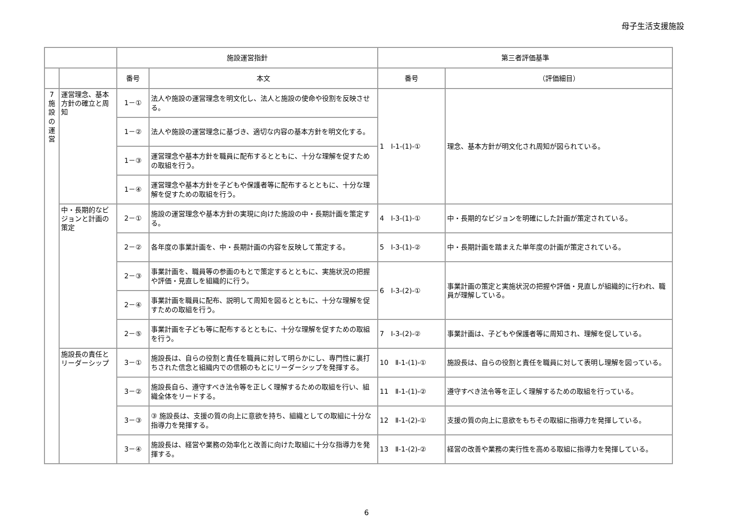母子生活支援施設
| | | 施設運営指針 | | 第三者評価基準 | |
| --- | --- | --- | --- | --- | --- |
| | | 番号 | 本文 | 番号 | （評価細目） |
| 7 施 設 の 運 営 | 運営理念、基本方針の確立と周知 | 1－① | 法人や施設の運営理念を明文化し、法人と施設の使命や役割を反映させる。 | 1 Ⅰ-1-(1)-① | 理念、基本方針が明文化され周知が図られている。 |
| | | 1－② | 法人や施設の運営理念に基づき、適切な内容の基本方針を明文化する。 | | |
| | | 1－③ | 運営理念や基本方針を職員に配布するとともに、十分な理解を促すための取組を行う。 | | |
| | | 1－④ | 運営理念や基本方針を子どもや保護者等に配布するとともに、十分な理解を促すための取組を行う。 | | |
| | 中・長期的なビジョンと計画の策定 | 2－① | 施設の運営理念や基本方針の実現に向けた施設の中・長期計画を策定する。 | 4 Ⅰ-3-(1)-① | 中・長期的なビジョンを明確にした計画が策定されている。 |
| | | 2－② | 各年度の事業計画を、中・長期計画の内容を反映して策定する。 | 5 Ⅰ-3-(1)-② | 中・長期計画を踏まえた単年度の計画が策定されている。 |
| | | 2－③ | 事業計画を、職員等の参画のもとで策定するとともに、実施状況の把握や評価・見直しを組織的に行う。 | 6 Ⅰ-3-(2)-① | 事業計画の策定と実施状況の把握や評価・見直しが組織的に行われ、職員が理解している。 |
| | | 2－④ | 事業計画を職員に配布、説明して周知を図るとともに、十分な理解を促すための取組を行う。 | | |
| | | 2－⑤ | 事業計画を子ども等に配布するとともに、十分な理解を促すための取組を行う。 | 7 Ⅰ-3-(2)-② | 事業計画は、子どもや保護者等に周知され、理解を促している。 |
| | 施設長の責任とリーダーシップ | 3－① | 施設長は、自らの役割と責任を職員に対して明らかにし、専門性に裏打ちされた信念と組織内での信頼のもとにリーダーシップを発揮する。 | 10 Ⅱ-1-(1)-① | 施設長は、自らの役割と責任を職員に対して表明し理解を図っている。 |
| | | 3－② | 施設長自ら、遵守すべき法令等を正しく理解するための取組を行い、組織全体をリードする。 | 11 Ⅱ-1-(1)-② | 遵守すべき法令等を正しく理解するための取組を行っている。 |
| | | 3－③ | ③ 施設長は、支援の質の向上に意欲を持ち、組織としての取組に十分な指導力を発揮する。 | 12 Ⅱ-1-(2)-① | 支援の質の向上に意欲をもちその取組に指導力を発揮している。 |
| | | 3－④ | 施設長は、経営や業務の効率化と改善に向けた取組に十分な指導力を発揮する。 | 13 Ⅱ-1-(2)-② | 経営の改善や業務の実行性を高める取組に指導力を発揮している。 |
6